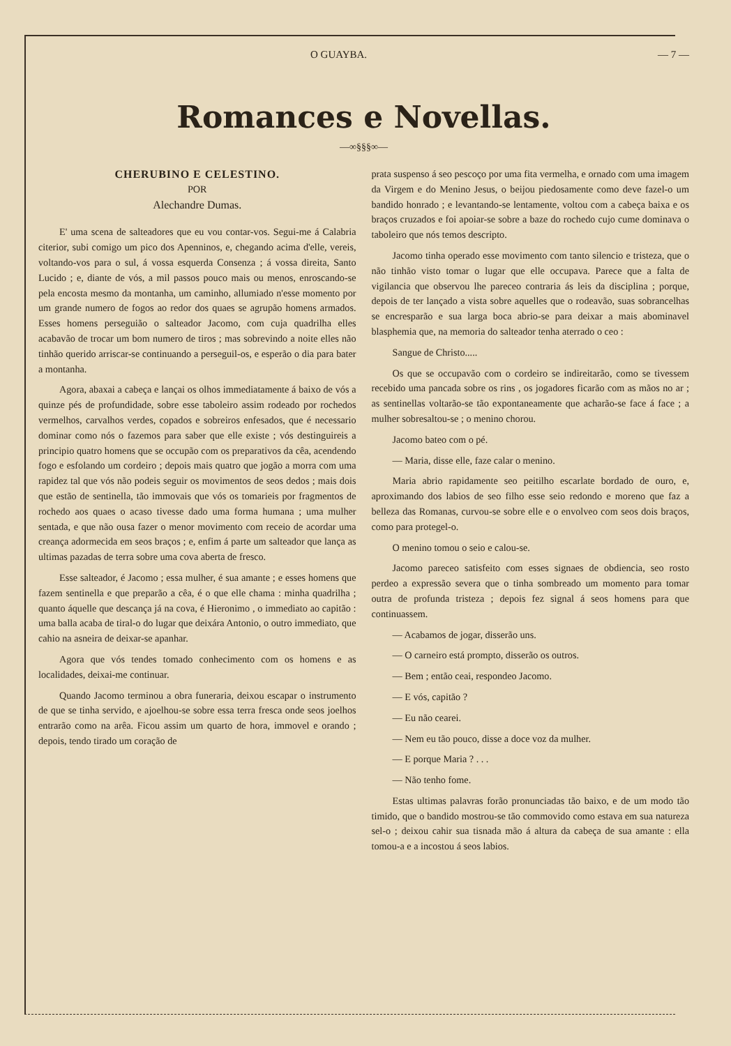O GUAYBA. — 7 —
Romances e Novellas.
—∞§§§∞—
CHERUBINO E CELESTINO.
POR
Alechandre Dumas.
E' uma scena de salteadores que eu vou contar-vos. Segui-me á Calabria citerior, subi comigo um pico dos Apenninos, e, chegando acima d'elle, vereis, voltando-vos para o sul, á vossa esquerda Consenza ; á vossa direita, Santo Lucido ; e, diante de vós, a mil passos pouco mais ou menos, enroscando-se pela encosta mesmo da montanha, um caminho, allumiado n'esse momento por um grande numero de fogos ao redor dos quaes se agrupão homens armados. Esses homens perseguião o salteador Jacomo, com cuja quadrilha elles acabavão de trocar um bom numero de tiros ; mas sobrevindo a noite elles não tinhão querido arriscar-se continuando a perseguil-os, e esperão o dia para bater a montanha.
Agora, abaxai a cabeça e lançai os olhos immediatamente á baixo de vós a quinze pés de profundidade, sobre esse taboleiro assim rodeado por rochedos vermelhos, carvalhos verdes, copados e sobreiros enfesados, que é necessario dominar como nós o fazemos para saber que elle existe ; vós destinguireis a principio quatro homens que se occupão com os preparativos da cêa, acendendo fogo e esfolando um cordeiro ; depois mais quatro que jogão a morra com uma rapidez tal que vós não podeis seguir os movimentos de seos dedos ; mais dois que estão de sentinella, tão immovais que vós os tomarieis por fragmentos de rochedo aos quaes o acaso tivesse dado uma forma humana ; uma mulher sentada, e que não ousa fazer o menor movimento com receio de acordar uma creança adormecida em seos braços ; e, enfim á parte um salteador que lança as ultimas pazadas de terra sobre uma cova aberta de fresco.
Esse salteador, é Jacomo ; essa mulher, é sua amante ; e esses homens que fazem sentinella e que preparão a cêa, é o que elle chama : minha quadrilha ; quanto áquelle que descança já na cova, é Hieronimo , o immediato ao capitão : uma balla acaba de tiral-o do lugar que deixára Antonio, o outro immediato, que cahio na asneira de deixar-se apanhar.
Agora que vós tendes tomado conhecimento com os homens e as localidades, deixai-me continuar.
Quando Jacomo terminou a obra funeraria, deixou escapar o instrumento de que se tinha servido, e ajoelhou-se sobre essa terra fresca onde seos joelhos entrarão como na arêa. Ficou assim um quarto de hora, immovel e orando ; depois, tendo tirado um coração de
prata suspenso á seo pescoço por uma fita vermelha, e ornado com uma imagem da Virgem e do Menino Jesus, o beijou piedosamente como deve fazel-o um bandido honrado ; e levantando-se lentamente, voltou com a cabeça baixa e os braços cruzados e foi apoiar-se sobre a baze do rochedo cujo cume dominava o taboleiro que nós temos descripto.
Jacomo tinha operado esse movimento com tanto silencio e tristeza, que o não tinhão visto tomar o lugar que elle occupava. Parece que a falta de vigilancia que observou lhe pareceo contraria ás leis da disciplina ; porque, depois de ter lançado a vista sobre aquelles que o rodeavão, suas sobrancelhas se encresparão e sua larga boca abrio-se para deixar a mais abominavel blasphemia que, na memoria do salteador tenha aterrado o ceo :
Sangue de Christo.....
Os que se occupavão com o cordeiro se indireitarão, como se tivessem recebido uma pancada sobre os rins , os jogadores ficarão com as mãos no ar ; as sentinellas voltarão-se tão expontaneamente que acharão-se face á face ; a mulher sobresaltou-se ; o menino chorou.
Jacomo bateo com o pé.
— Maria, disse elle, faze calar o menino.
Maria abrio rapidamente seo peitilho escarlate bordado de ouro, e, aproximando dos labios de seo filho esse seio redondo e moreno que faz a belleza das Romanas, curvou-se sobre elle e o envolveo com seos dois braços, como para protegel-o.
O menino tomou o seio e calou-se.
Jacomo pareceo satisfeito com esses signaes de obdiencia, seo rosto perdeo a expressão severa que o tinha sombreado um momento para tomar outra de profunda tristeza ; depois fez signal á seos homens para que continuassem.
— Acabamos de jogar, disserão uns.
— O carneiro está prompto, disserão os outros.
— Bem ; então ceai, respondeo Jacomo.
— E vós, capitão ?
— Eu não cearei.
— Nem eu tão pouco, disse a doce voz da mulher.
— E porque Maria ? . . .
— Não tenho fome.
Estas ultimas palavras forão pronunciadas tão baixo, e de um modo tão timido, que o bandido mostrou-se tão commovido como estava em sua natureza sel-o ; deixou cahir sua tisnada mão á altura da cabeça de sua amante : ella tomou-a e a incostou á seos labios.